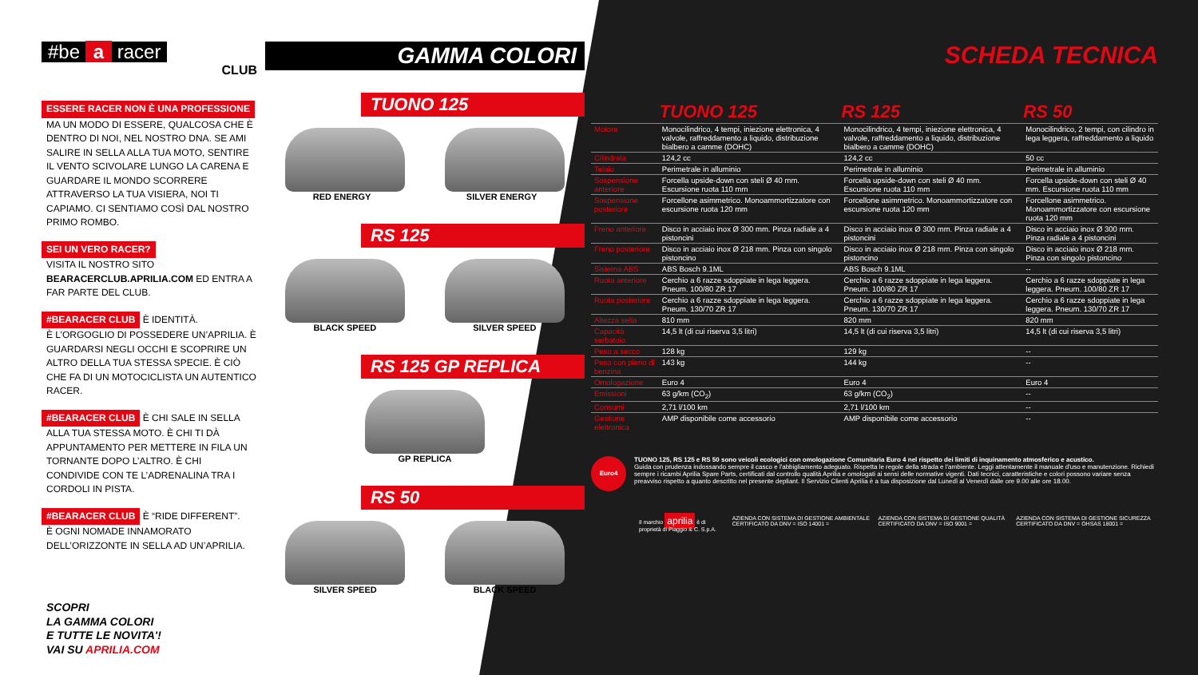#be a racer
CLUB
ESSERE RACER NON È UNA PROFESSIONE
MA UN MODO DI ESSERE, QUALCOSA CHE È DENTRO DI NOI, NEL NOSTRO DNA. SE AMI SALIRE IN SELLA ALLA TUA MOTO, SENTIRE IL VENTO SCIVOLARE LUNGO LA CARENA E GUARDARE IL MONDO SCORRERE ATTRAVERSO LA TUA VISIERA, NOI TI CAPIAMO. CI SENTIAMO COSÌ DAL NOSTRO PRIMO ROMBO.
SEI UN VERO RACER?
VISITA IL NOSTRO SITO BEARACERCLUB.APRILIA.COM ED ENTRA A FAR PARTE DEL CLUB.
#BEARACER CLUB È IDENTITÀ.
È L’ORGOGLIO DI POSSEDERE UN’APRILIA. È GUARDARSI NEGLI OCCHI E SCOPRIRE UN ALTRO DELLA TUA STESSA SPECIE. È CIÒ CHE FA DI UN MOTOCICLISTA UN AUTENTICO RACER.
#BEARACER CLUB È CHI SALE IN SELLA
ALLA TUA STESSA MOTO. È CHI TI DÀ APPUNTAMENTO PER METTERE IN FILA UN TORNANTE DOPO L’ALTRO. È CHI CONDIVIDE CON TE L’ADRENALINA TRA I CORDOLI IN PISTA.
#BEARACER CLUB È “RIDE DIFFERENT”.
È OGNI NOMADE INNAMORATO DELL’ORIZZONTE IN SELLA AD UN’APRILIA.
SCOPRI
LA GAMMA COLORI
E TUTTE LE NOVITA'!
VAI SU APRILIA.COM
GAMMA COLORI
TUONO 125
RED ENERGY SILVER ENERGY
RS 125
BLACK SPEED SILVER SPEED
RS 125 GP REPLICA
GP REPLICA
RS 50
SILVER SPEED BLACK SPEED
SCHEDA TECNICA
| | TUONO 125 | RS 125 | RS 50 |
| --- | --- | --- | --- |
| Motore | Monocilindrico, 4 tempi, iniezione elettronica, 4 valvole, raffreddamento a liquido, distribuzione bialbero a camme (DOHC) | Monocilindrico, 4 tempi, iniezione elettronica, 4 valvole, raffreddamento a liquido, distribuzione bialbero a camme (DOHC) | Monocilindrico, 2 tempi, con cilindro in lega leggera, raffreddamento a liquido |
| Cilindrata | 124,2 cc | 124,2 cc | 50 cc |
| Telaio | Perimetrale in alluminio | Perimetrale in alluminio | Perimetrale in alluminio |
| Sospensione anteriore | Forcella upside-down con steli Ø 40 mm. Escursione ruota 110 mm | Forcella upside-down con steli Ø 40 mm. Escursione ruota 110 mm | Forcella upside-down con steli Ø 40 mm. Escursione ruota 110 mm |
| Sospensione posteriore | Forcellone asimmetrico. Monoammortizzatore con escursione ruota 120 mm | Forcellone asimmetrico. Monoammortizzatore con escursione ruota 120 mm | Forcellone asimmetrico. Monoammortizzatore con escursione ruota 120 mm |
| Freno anteriore | Disco in acciaio inox Ø 300 mm. Pinza radiale a 4 pistoncini | Disco in acciaio inox Ø 300 mm. Pinza radiale a 4 pistoncini | Disco in acciaio inox Ø 300 mm. Pinza radiale a 4 pistoncini |
| Freno posteriore | Disco in acciaio inox Ø 218 mm. Pinza con singolo pistoncino | Disco in acciaio inox Ø 218 mm. Pinza con singolo pistoncino | Disco in acciaio inox Ø 218 mm. Pinza con singolo pistoncino |
| Sistema ABS | ABS Bosch 9.1ML | ABS Bosch 9.1ML | -- |
| Ruota anteriore | Cerchio a 6 razze sdoppiate in lega leggera. Pneum. 100/80 ZR 17 | Cerchio a 6 razze sdoppiate in lega leggera. Pneum. 100/80 ZR 17 | Cerchio a 6 razze sdoppiate in lega leggera. Pneum. 100/80 ZR 17 |
| Ruota posteriore | Cerchio a 6 razze sdoppiate in lega leggera. Pneum. 130/70 ZR 17 | Cerchio a 6 razze sdoppiate in lega leggera. Pneum. 130/70 ZR 17 | Cerchio a 6 razze sdoppiate in lega leggera. Pneum. 130/70 ZR 17 |
| Altezza sella | 810 mm | 820 mm | 820 mm |
| Capacità serbatoio | 14,5 lt (di cui riserva 3,5 litri) | 14,5 lt (di cui riserva 3,5 litri) | 14,5 lt (di cui riserva 3,5 litri) |
| Peso a secco | 128 kg | 129 kg | -- |
| Peso con pieno di benzina | 143 kg | 144 kg | -- |
| Omologazione | Euro 4 | Euro 4 | Euro 4 |
| Emissioni | 63 g/km (CO<sub>2</sub>) | 63 g/km (CO<sub>2</sub>) | -- |
| Consumi | 2,71 l/100 km | 2,71 l/100 km | -- |
| Gestione elettronica | AMP disponibile come accessorio | AMP disponibile come accessorio | -- |
Euro4
TUONO 125, RS 125 e RS 50 sono veicoli ecologici con omologazione Comunitaria Euro 4 nel rispetto dei limiti di inquinamento atmosferico e acustico.
Guida con prudenza indossando sempre il casco e l'abbigliamento adeguato. Rispetta le regole della strada e l'ambiente. Leggi attentamente il manuale d'uso e manutenzione. Richiedi sempre i ricambi Aprilia Spare Parts, certificati dal controllo qualità Aprilia e omologati ai sensi delle normative vigenti. Dati tecnici, caratteristiche e colori possono variare senza preavviso rispetto a quanto descritto nel presente depliant. Il Servizio Clienti Aprilia è a tua disposizione dal Lunedì al Venerdì dalle ore 9.00 alle ore 18.00.
Il marchio aprilia è di proprietà di Piaggio & C. S.p.A.
AZIENDA CON SISTEMA DI GESTIONE AMBIENTALE CERTIFICATO DA DNV = ISO 14001 =
AZIENDA CON SISTEMA DI GESTIONE QUALITÀ CERTIFICATO DA DNV = ISO 9001 =
AZIENDA CON SISTEMA DI GESTIONE SICUREZZA CERTIFICATO DA DNV = OHSAS 18001 =